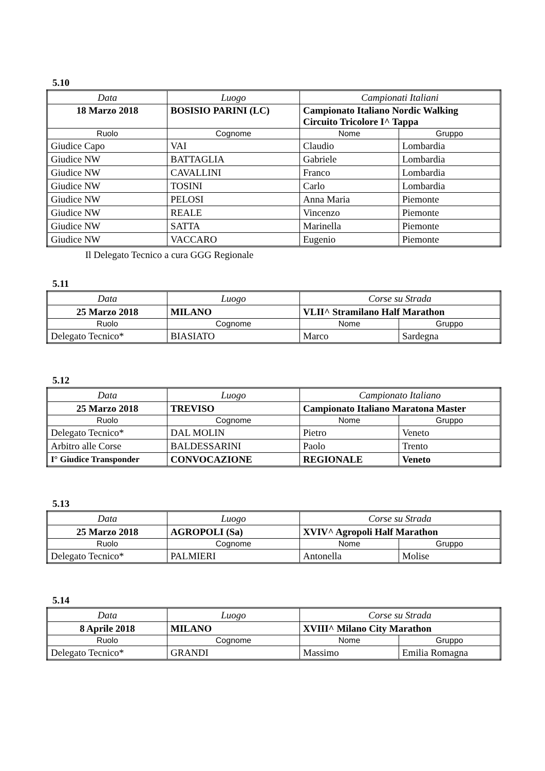5.10
| Data | Luogo | Campionati Italiani | |
| 18 Marzo 2018 | BOSISIO PARINI (LC) | Campionato Italiano Nordic Walking Circuito Tricolore I^ Tappa | |
| Ruolo | Cognome | Nome | Gruppo |
| Giudice Capo | VAI | Claudio | Lombardia |
| Giudice NW | BATTAGLIA | Gabriele | Lombardia |
| Giudice NW | CAVALLINI | Franco | Lombardia |
| Giudice NW | TOSINI | Carlo | Lombardia |
| Giudice NW | PELOSI | Anna Maria | Piemonte |
| Giudice NW | REALE | Vincenzo | Piemonte |
| Giudice NW | SATTA | Marinella | Piemonte |
| Giudice NW | VACCARO | Eugenio | Piemonte |
Il Delegato Tecnico a cura GGG Regionale
5.11
| Data | Luogo | Corse su Strada | |
| 25 Marzo 2018 | MILANO | VLII^ Stramilano Half Marathon | |
| Ruolo | Cognome | Nome | Gruppo |
| Delegato Tecnico* | BIASIATO | Marco | Sardegna |
5.12
| Data | Luogo | Campionato Italiano | |
| 25 Marzo 2018 | TREVISO | Campionato Italiano Maratona Master | |
| Ruolo | Cognome | Nome | Gruppo |
| Delegato Tecnico* | DAL MOLIN | Pietro | Veneto |
| Arbitro alle Corse | BALDESSARINI | Paolo | Trento |
| I° Giudice Transponder | CONVOCAZIONE | REGIONALE | Veneto |
5.13
| Data | Luogo | Corse su Strada | |
| 25 Marzo 2018 | AGROPOLI (Sa) | XVIV^ Agropoli Half Marathon | |
| Ruolo | Cognome | Nome | Gruppo |
| Delegato Tecnico* | PALMIERI | Antonella | Molise |
5.14
| Data | Luogo | Corse su Strada | |
| 8 Aprile 2018 | MILANO | XVIII^ Milano City Marathon | |
| Ruolo | Cognome | Nome | Gruppo |
| Delegato Tecnico* | GRANDI | Massimo | Emilia Romagna |